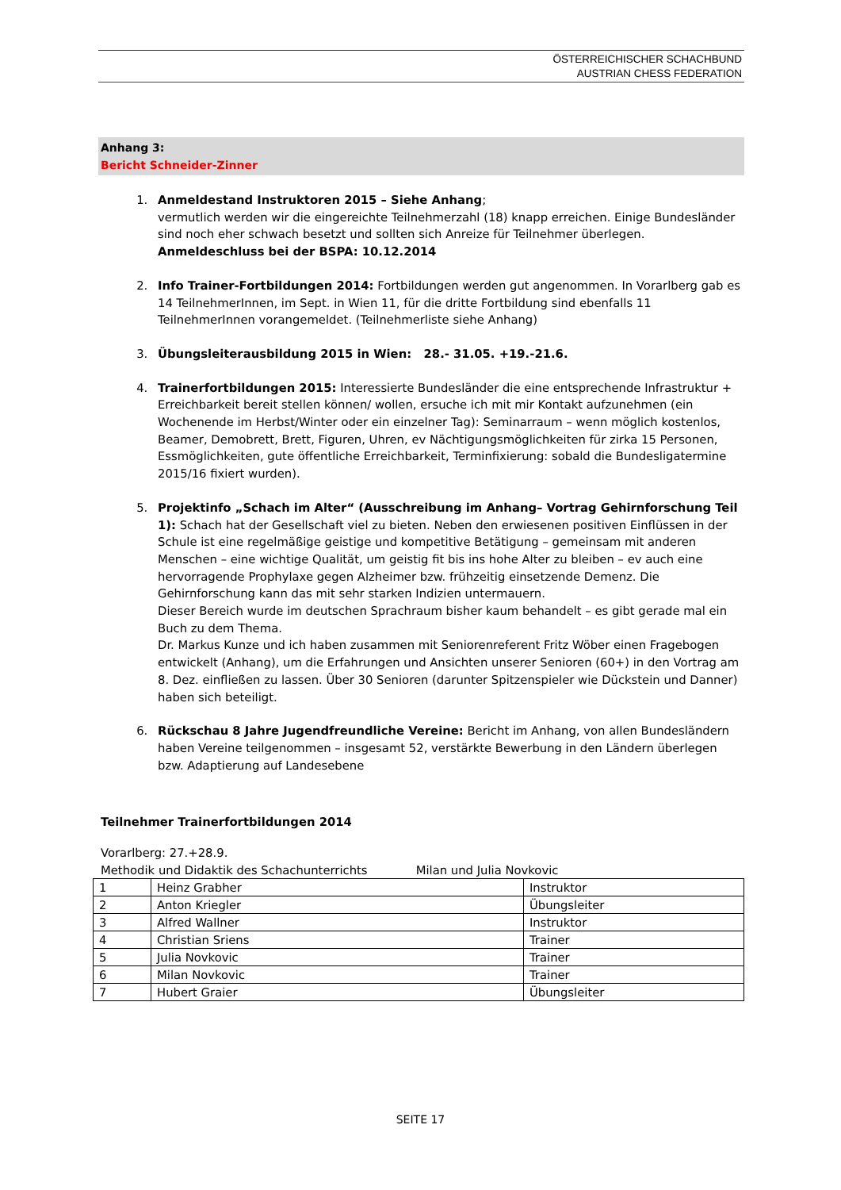ÖSTERREICHISCHER SCHACHBUND
AUSTRIAN CHESS FEDERATION
Anhang 3:
Bericht Schneider-Zinner
1. Anmeldestand Instruktoren 2015 – Siehe Anhang;
vermutlich werden wir die eingereichte Teilnehmerzahl (18) knapp erreichen. Einige Bundesländer sind noch eher schwach besetzt und sollten sich Anreize für Teilnehmer überlegen. Anmeldeschluss bei der BSPA: 10.12.2014
2. Info Trainer-Fortbildungen 2014: Fortbildungen werden gut angenommen. In Vorarlberg gab es 14 TeilnehmerInnen, im Sept. in Wien 11, für die dritte Fortbildung sind ebenfalls 11 TeilnehmerInnen vorangemeldet. (Teilnehmerliste siehe Anhang)
3. Übungsleiterausbildung 2015 in Wien: 28.- 31.05. +19.-21.6.
4. Trainerfortbildungen 2015: Interessierte Bundesländer die eine entsprechende Infrastruktur + Erreichbarkeit bereit stellen können/ wollen, ersuche ich mit mir Kontakt aufzunehmen (ein Wochenende im Herbst/Winter oder ein einzelner Tag): Seminarraum – wenn möglich kostenlos, Beamer, Demobrett, Brett, Figuren, Uhren, ev Nächtigungsmöglichkeiten für zirka 15 Personen, Essmöglichkeiten, gute öffentliche Erreichbarkeit, Terminfixierung: sobald die Bundesligatermine 2015/16 fixiert wurden).
5. Projektinfo „Schach im Alter“ (Ausschreibung im Anhang– Vortrag Gehirnforschung Teil 1): Schach hat der Gesellschaft viel zu bieten. Neben den erwiesenen positiven Einflüssen in der Schule ist eine regelmäßige geistige und kompetitive Betätigung – gemeinsam mit anderen Menschen – eine wichtige Qualität, um geistig fit bis ins hohe Alter zu bleiben – ev auch eine hervorragende Prophylaxe gegen Alzheimer bzw. frühzeitig einsetzende Demenz. Die Gehirnforschung kann das mit sehr starken Indizien untermauern.
Dieser Bereich wurde im deutschen Sprachraum bisher kaum behandelt – es gibt gerade mal ein Buch zu dem Thema.
Dr. Markus Kunze und ich haben zusammen mit Seniorenreferent Fritz Wöber einen Fragebogen entwickelt (Anhang), um die Erfahrungen und Ansichten unserer Senioren (60+) in den Vortrag am 8. Dez. einfließen zu lassen. Über 30 Senioren (darunter Spitzenspieler wie Dückstein und Danner) haben sich beteiligt.
6. Rückschau 8 Jahre Jugendfreundliche Vereine: Bericht im Anhang, von allen Bundesländern haben Vereine teilgenommen – insgesamt 52, verstärkte Bewerbung in den Ländern überlegen bzw. Adaptierung auf Landesebene
Teilnehmer Trainerfortbildungen 2014
Vorarlberg: 27.+28.9.
Methodik und Didaktik des Schachunterrichts Milan und Julia Novkovic
| 1 | Heinz Grabher | Instruktor |
| 2 | Anton Kriegler | Übungsleiter |
| 3 | Alfred Wallner | Instruktor |
| 4 | Christian Sriens | Trainer |
| 5 | Julia Novkovic | Trainer |
| 6 | Milan Novkovic | Trainer |
| 7 | Hubert Graier | Übungsleiter |
SEITE 17